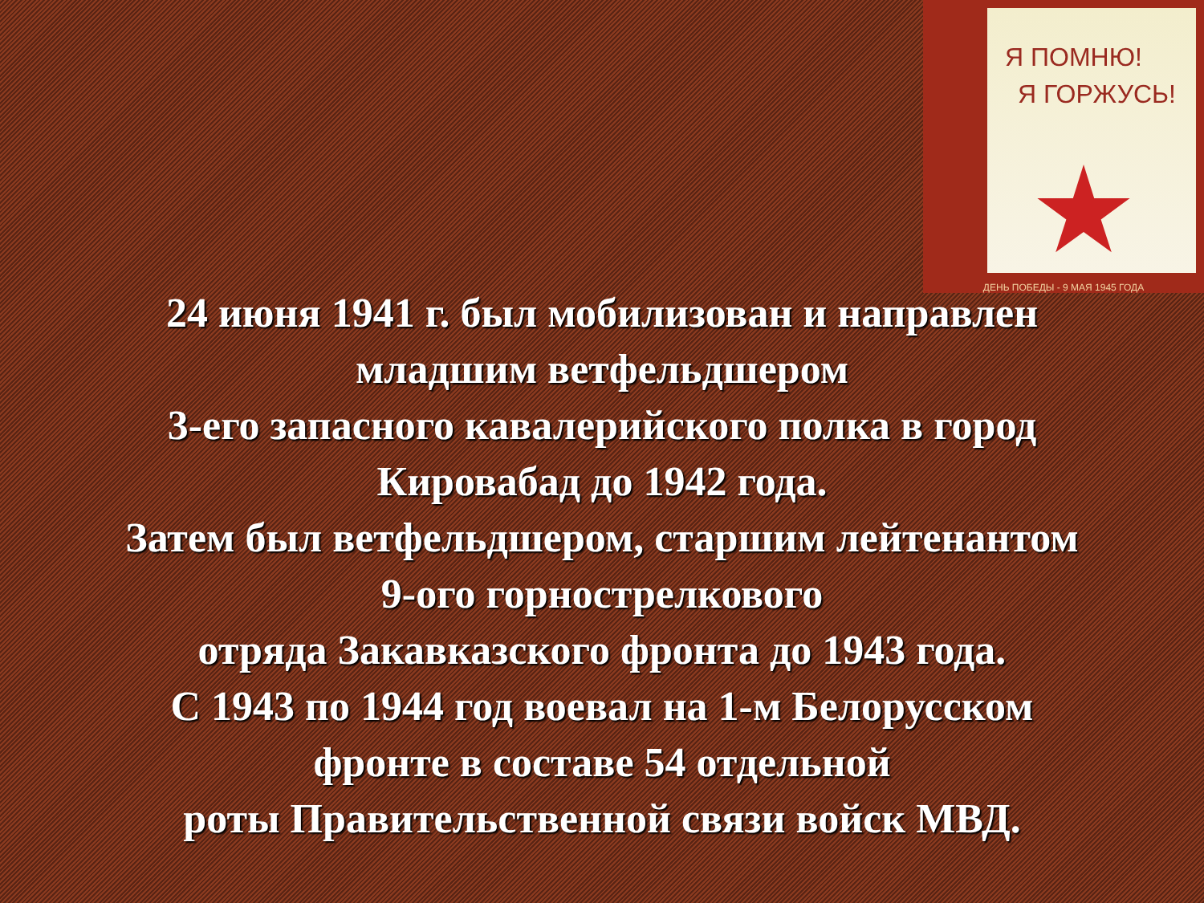Я ПОМНЮ!
Я ГОРЖУСЬ!
ДЕНЬ ПОБЕДЫ - 9 МАЯ 1945 ГОДА
24 июня 1941 г. был мобилизован и направлен
младшим ветфельдшером
3-его запасного кавалерийского полка в город
Кировабад до 1942 года.
Затем был ветфельдшером, старшим лейтенантом
9-ого горнострелкового
отряда Закавказского фронта до 1943 года.
С 1943 по 1944 год воевал на 1-м Белорусском
фронте в составе 54 отдельной
роты Правительственной связи войск МВД.